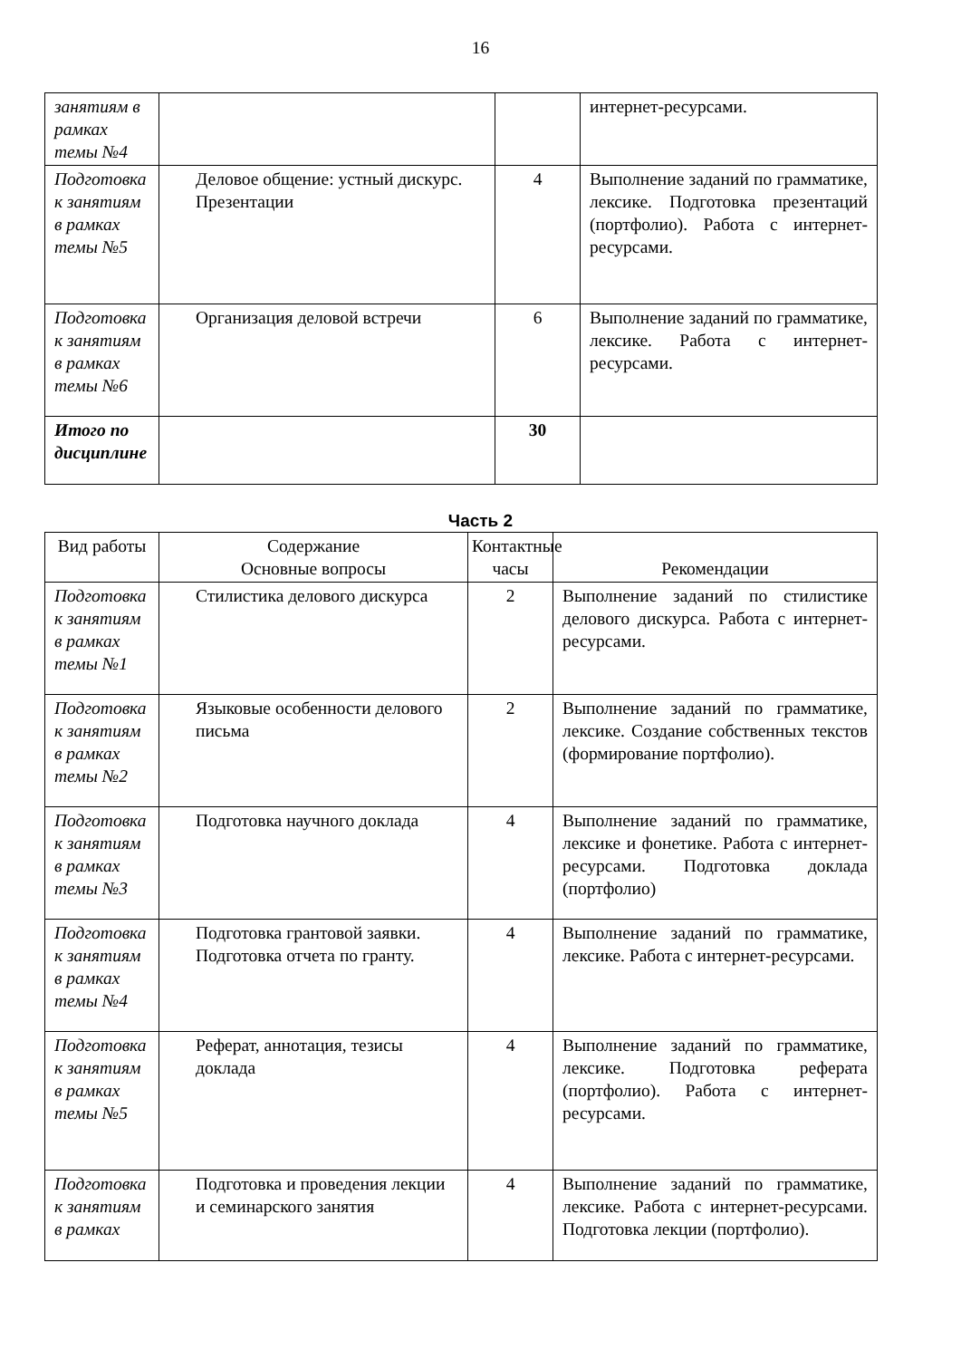16
| занятиям в рамках темы №4 | | | интернет-ресурсами. |
| Подготовка к занятиям в рамках темы №5 | Деловое общение: устный дискурс. Презентации | 4 | Выполнение заданий по грамматике, лексике. Подготовка презентаций (портфолио). Работа с интернет-ресурсами. |
| Подготовка к занятиям в рамках темы №6 | Организация деловой встречи | 6 | Выполнение заданий по грамматике, лексике. Работа с интернет-ресурсами. |
| Итого по дисциплине | | 30 | |
Часть 2
| Вид работы | Содержание Основные вопросы | Контактные часы | Рекомендации |
| --- | --- | --- | --- |
| Подготовка к занятиям в рамках темы №1 | Стилистика делового дискурса | 2 | Выполнение заданий по стилистике делового дискурса. Работа с интернет-ресурсами. |
| Подготовка к занятиям в рамках темы №2 | Языковые особенности делового письма | 2 | Выполнение заданий по грамматике, лексике. Создание собственных текстов (формирование портфолио). |
| Подготовка к занятиям в рамках темы №3 | Подготовка научного доклада | 4 | Выполнение заданий по грамматике, лексике и фонетике. Работа с интернет-ресурсами. Подготовка доклада (портфолио) |
| Подготовка к занятиям в рамках темы №4 | Подготовка грантовой заявки. Подготовка отчета по гранту. | 4 | Выполнение заданий по грамматике, лексике. Работа с интернет-ресурсами. |
| Подготовка к занятиям в рамках темы №5 | Реферат, аннотация, тезисы доклада | 4 | Выполнение заданий по грамматике, лексике. Подготовка реферата (портфолио). Работа с интернет-ресурсами. |
| Подготовка к занятиям в рамках | Подготовка и проведения лекции и семинарского занятия | 4 | Выполнение заданий по грамматике, лексике. Работа с интернет-ресурсами. Подготовка лекции (портфолио). |